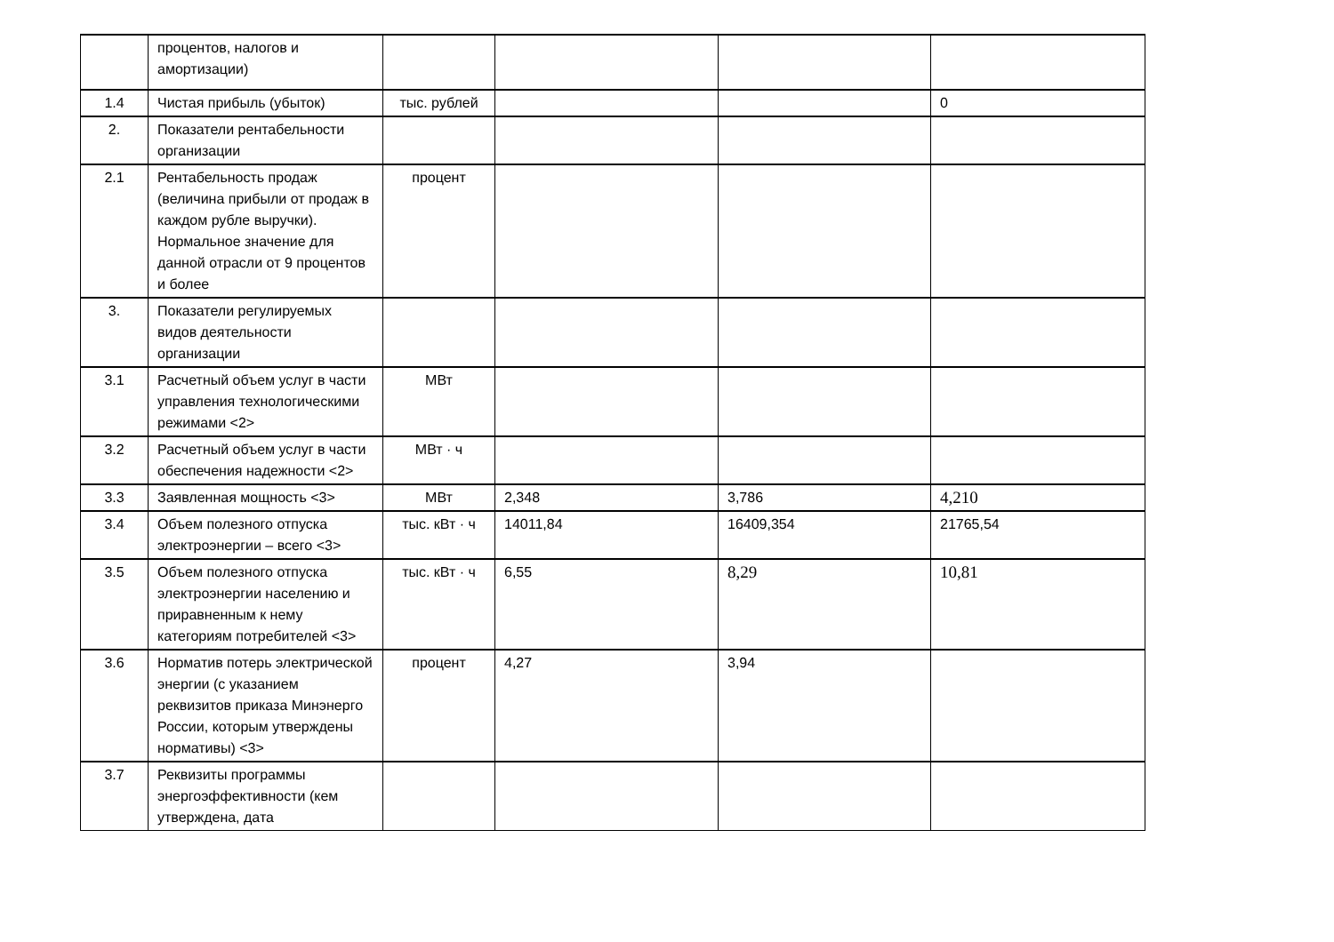| | процентов, налогов и амортизации) | | | | |
| 1.4 | Чистая прибыль (убыток) | тыс. рублей | | | 0 |
| 2. | Показатели рентабельности организации | | | | |
| 2.1 | Рентабельность продаж (величина прибыли от продаж в каждом рубле выручки). Нормальное значение для данной отрасли от 9 процентов и более | процент | | | |
| 3. | Показатели регулируемых видов деятельности организации | | | | |
| 3.1 | Расчетный объем услуг в части управления технологическими режимами <2> | МВт | | | |
| 3.2 | Расчетный объем услуг в части обеспечения надежности <2> | МВт · ч | | | |
| 3.3 | Заявленная мощность <3> | МВт | 2,348 | 3,786 | 4,210 |
| 3.4 | Объем полезного отпуска электроэнергии – всего <3> | тыс. кВт · ч | 14011,84 | 16409,354 | 21765,54 |
| 3.5 | Объем полезного отпуска электроэнергии населению и приравненным к нему категориям потребителей <3> | тыс. кВт · ч | 6,55 | 8,29 | 10,81 |
| 3.6 | Норматив потерь электрической энергии (с указанием реквизитов приказа Минэнерго России, которым утверждены нормативы) <3> | процент | 4,27 | 3,94 | |
| 3.7 | Реквизиты программы энергоэффективности (кем утверждена, дата | | | | |